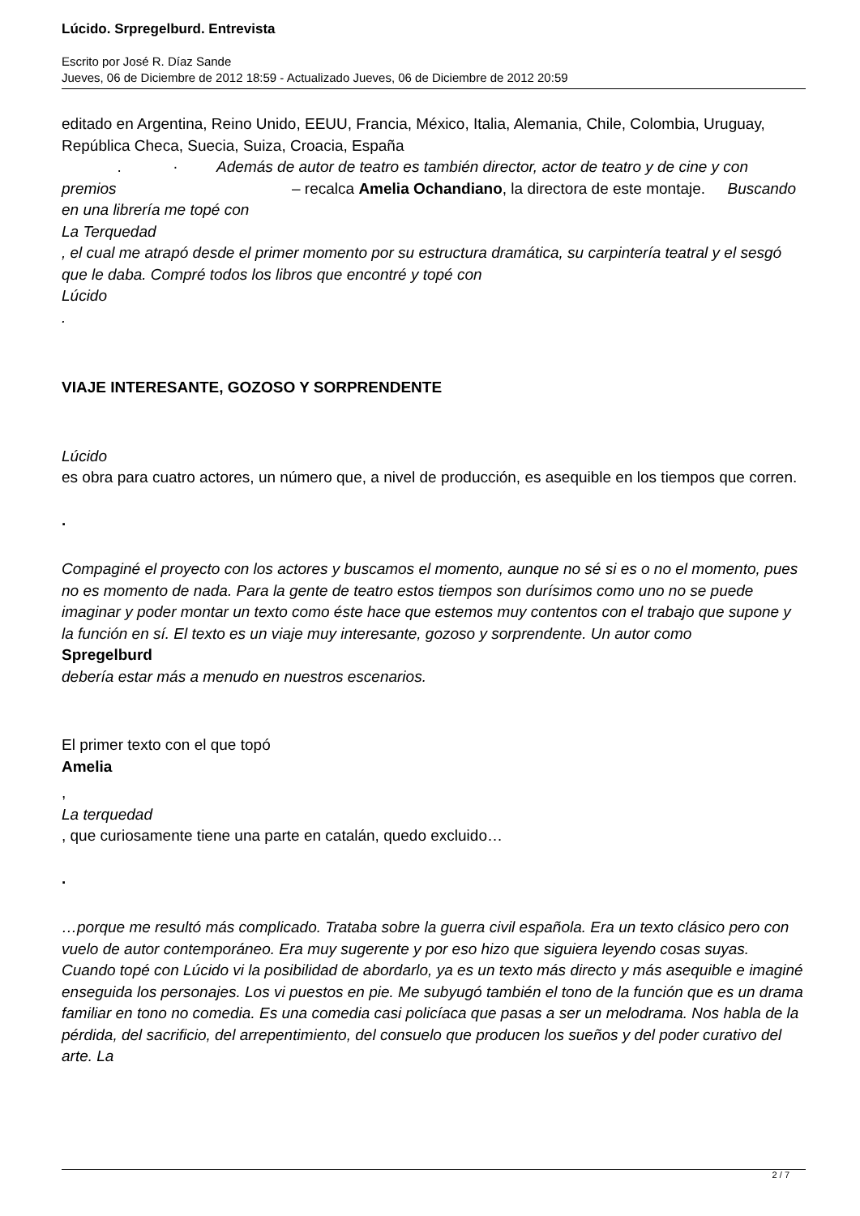Lúcido. Srpregelburd. Entrevista
Escrito por José R. Díaz Sande
Jueves, 06 de Diciembre de 2012 18:59 - Actualizado Jueves, 06 de Diciembre de 2012 20:59
editado en Argentina, Reino Unido, EEUU, Francia, México, Italia, Alemania, Chile, Colombia, Uruguay, República Checa, Suecia, Suiza, Croacia, España
. · Además de autor de teatro es también director, actor de teatro y de cine y con premios – recalca Amelia Ochandiano, la directora de este montaje. Buscando
en una librería me topé con
La Terquedad
, el cual me atrapó desde el primer momento por su estructura dramática, su carpintería teatral y el sesgó que le daba. Compré todos los libros que encontré y topé con
Lúcido
.
VIAJE INTERESANTE, GOZOSO Y SORPRENDENTE
Lúcido
es obra para cuatro actores, un número que, a nivel de producción, es asequible en los tiempos que corren.
.
Compaginé el proyecto con los actores y buscamos el momento, aunque no sé si es o no el momento, pues no es momento de nada. Para la gente de teatro estos tiempos son durísimos como uno no se puede imaginar y poder montar un texto como éste hace que estemos muy contentos con el trabajo que supone y la función en sí. El texto es un viaje muy interesante, gozoso y sorprendente. Un autor como
Spregelburd
debería estar más a menudo en nuestros escenarios.
El primer texto con el que topó
Amelia
,
La terquedad
, que curiosamente tiene una parte en catalán, quedo excluido…
.
…porque me resultó más complicado. Trataba sobre la guerra civil española. Era un texto clásico pero con vuelo de autor contemporáneo. Era muy sugerente y por eso hizo que siguiera leyendo cosas suyas. Cuando topé con Lúcido vi la posibilidad de abordarlo, ya es un texto más directo y más asequible e imaginé enseguida los personajes. Los vi puestos en pie. Me subyugó también el tono de la función que es un drama familiar en tono no comedia. Es una comedia casi policíaca que pasas a ser un melodrama. Nos habla de la pérdida, del sacrificio, del arrepentimiento, del consuelo que producen los sueños y del poder curativo del arte. La
2 / 7